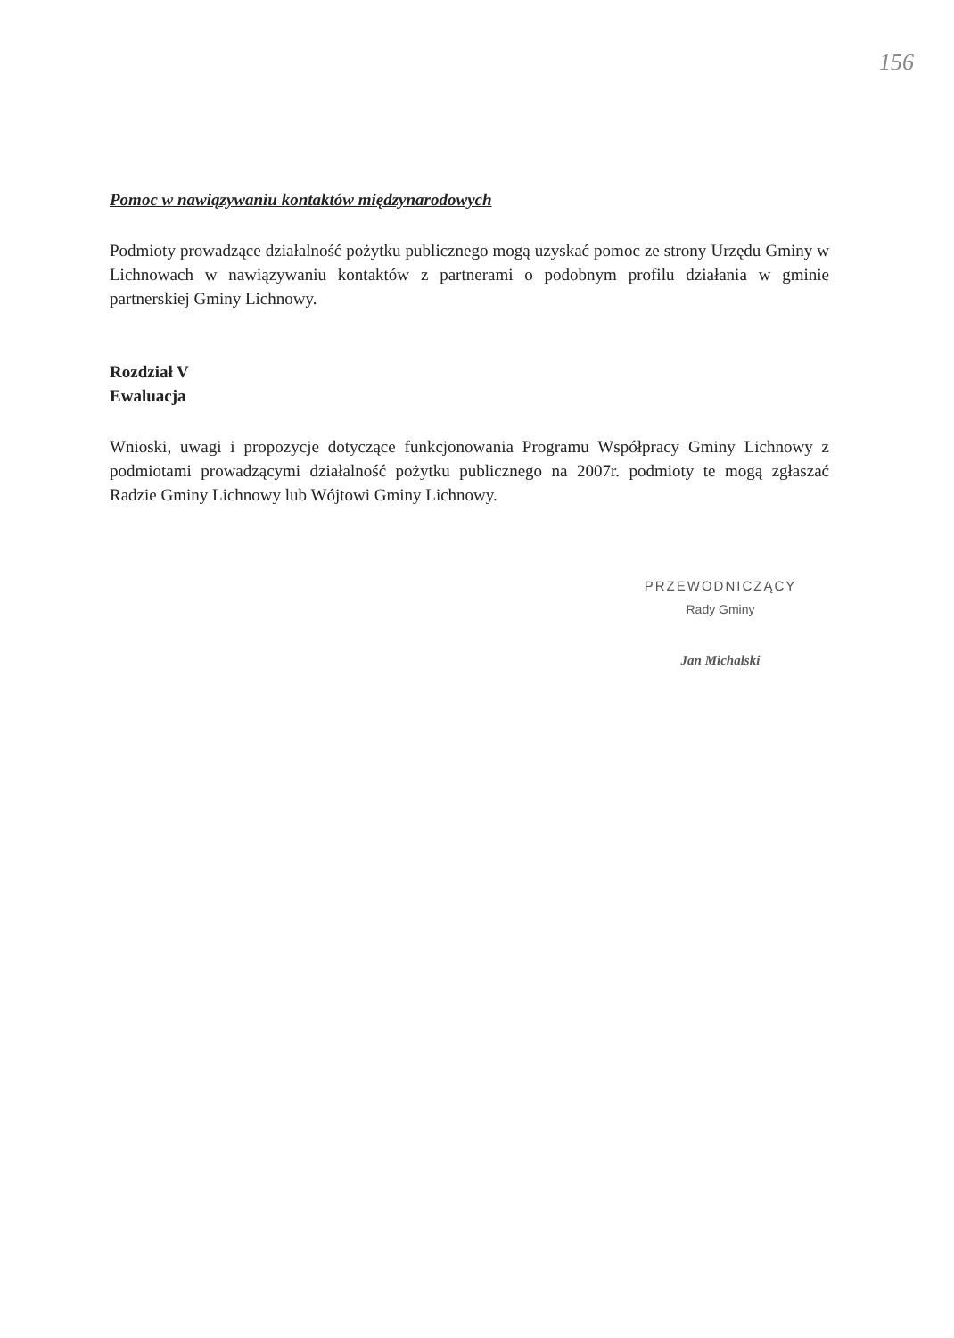156
Pomoc w nawiązywaniu kontaktów międzynarodowych
Podmioty prowadzące działalność pożytku publicznego mogą uzyskać pomoc ze strony Urzędu Gminy w Lichnowach w nawiązywaniu kontaktów z partnerami o podobnym profilu działania w gminie partnerskiej Gminy Lichnowy.
Rozdział V
Ewaluacja
Wnioski, uwagi i propozycje dotyczące funkcjonowania Programu Współpracy Gminy Lichnowy z podmiotami prowadzącymi działalność pożytku publicznego na 2007r. podmioty te mogą zgłaszać Radzie Gminy Lichnowy lub Wójtowi Gminy Lichnowy.
PRZEWODNICZĄCY
Rady Gminy
Jan Michalski